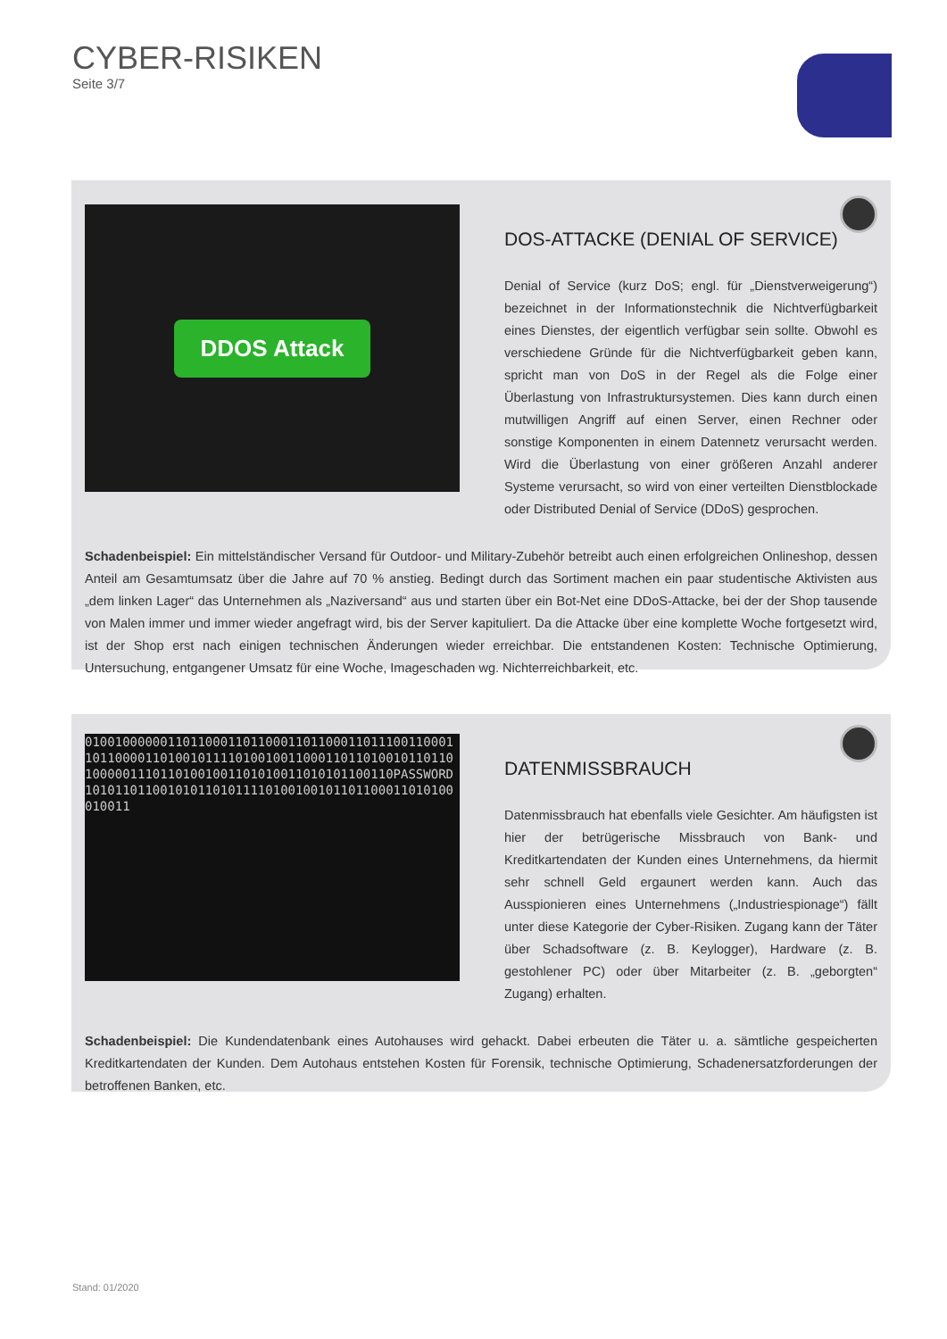CYBER-RISIKEN
Seite 3/7
DDOS Attack
DOS-ATTACKE (DENIAL OF SERVICE)
Denial of Service (kurz DoS; engl. für „Dienstverweigerung“) bezeichnet in der Informationstechnik die Nichtverfügbarkeit eines Dienstes, der eigentlich verfügbar sein sollte. Obwohl es verschiedene Gründe für die Nichtverfügbarkeit geben kann, spricht man von DoS in der Regel als die Folge einer Überlastung von Infrastruktursystemen. Dies kann durch einen mutwilligen Angriff auf einen Server, einen Rechner oder sonstige Komponenten in einem Datennetz verursacht werden. Wird die Überlastung von einer größeren Anzahl anderer Systeme verursacht, so wird von einer verteilten Dienstblockade oder Distributed Denial of Service (DDoS) gesprochen.
Schadenbeispiel: Ein mittelständischer Versand für Outdoor- und Military-Zubehör betreibt auch einen erfolgreichen Onlineshop, dessen Anteil am Gesamtumsatz über die Jahre auf 70 % anstieg. Bedingt durch das Sortiment machen ein paar studentische Aktivisten aus „dem linken Lager“ das Unternehmen als „Naziversand“ aus und starten über ein Bot-Net eine DDoS-Attacke, bei der der Shop tausende von Malen immer und immer wieder angefragt wird, bis der Server kapituliert. Da die Attacke über eine komplette Woche fortgesetzt wird, ist der Shop erst nach einigen technischen Änderungen wieder erreichbar. Die entstandenen Kosten: Technische Optimierung, Untersuchung, entgangener Umsatz für eine Woche, Imageschaden wg. Nichterreichbarkeit, etc.
0100100000011011000110110001101100011011100110001101100001101001011110100100110001101101001011011010000011101101001001101010011010101100110PASSWORD1010110110010101101011110100100101101100011010100010011
DATENMISSBRAUCH
Datenmissbrauch hat ebenfalls viele Gesichter. Am häufigsten ist hier der betrügerische Missbrauch von Bank- und Kreditkartendaten der Kunden eines Unternehmens, da hiermit sehr schnell Geld ergaunert werden kann. Auch das Ausspionieren eines Unternehmens („Industriespionage“) fällt unter diese Kategorie der Cyber-Risiken. Zugang kann der Täter über Schadsoftware (z. B. Keylogger), Hardware (z. B. gestohlener PC) oder über Mitarbeiter (z. B. „geborgten“ Zugang) erhalten.
Schadenbeispiel: Die Kundendatenbank eines Autohauses wird gehackt. Dabei erbeuten die Täter u. a. sämtliche gespeicherten Kreditkartendaten der Kunden. Dem Autohaus entstehen Kosten für Forensik, technische Optimierung, Schadenersatzforderungen der betroffenen Banken, etc.
Stand: 01/2020